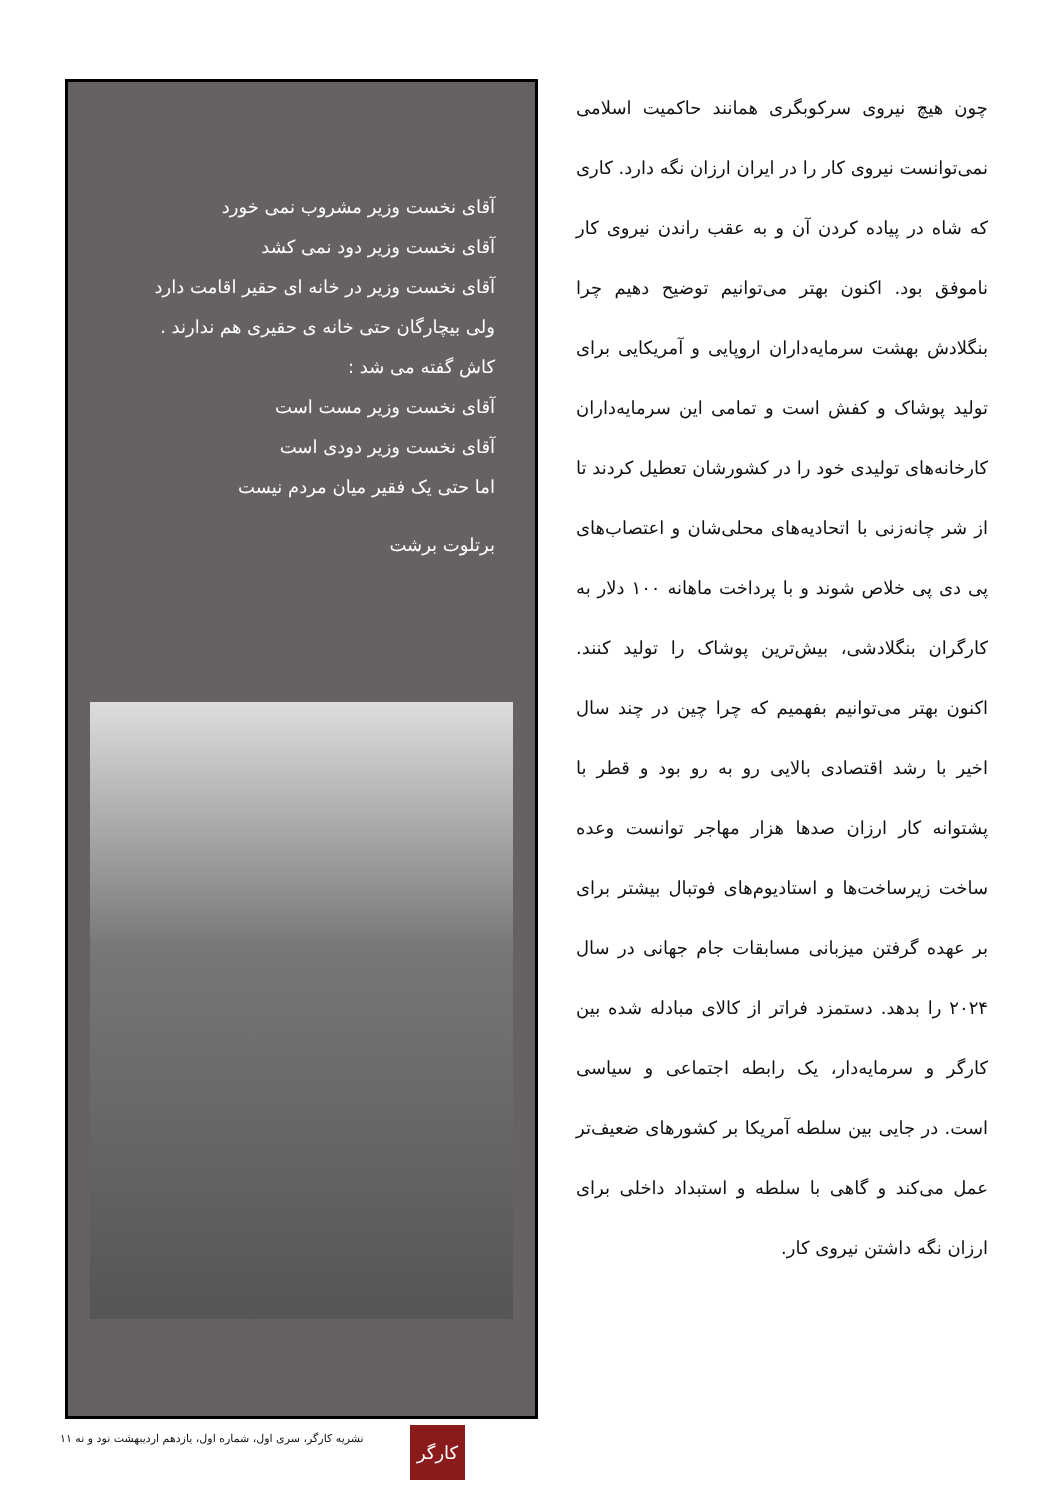چون هیچ نیروی سرکوبگری همانند حاکمیت اسلامی نمی‌توانست نیروی کار را در ایران ارزان نگه دارد. کاری که شاه در پیاده کردن آن و به عقب راندن نیروی کار ناموفق بود. اکنون بهتر می‌توانیم توضیح دهیم چرا بنگلادش بهشت سرمایه‌داران اروپایی و آمریکایی برای تولید پوشاک و کفش است و تمامی این سرمایه‌داران کارخانه‌های تولیدی خود را در کشورشان تعطیل کردند تا از شر چانه‌زنی با اتحادیه‌های محلی‌شان و اعتصاب‌های پی دی پی خلاص شوند و با پرداخت ماهانه ۱۰۰ دلار به کارگران بنگلادشی، بیش‌ترین پوشاک را تولید کنند. اکنون بهتر می‌توانیم بفهمیم که چرا چین در چند سال اخیر با رشد اقتصادی بالایی رو به رو بود و قطر با پشتوانه کار ارزان صدها هزار مهاجر توانست وعده ساخت زیرساخت‌ها و استادیوم‌های فوتبال بیشتر برای بر عهده گرفتن میزبانی مسابقات جام جهانی در سال ۲۰۲۴ را بدهد. دستمزد فراتر از کالای مبادله شده بین کارگر و سرمایه‌دار، یک رابطه اجتماعی و سیاسی است. در جایی بین سلطه آمریکا بر کشورهای ضعیف‌تر عمل می‌کند و گاهی با سلطه و استبداد داخلی برای ارزان نگه داشتن نیروی کار.
آقای نخست وزیر مشروب نمی خورد
آقای نخست وزیر دود نمی کشد
آقای نخست وزیر در خانه ای حقیر اقامت دارد
ولی بیچارگان حتی خانه ی حقیری هم ندارند .
کاش گفته می شد :
آقای نخست وزیر مست است
آقای نخست وزیر دودی است
اما حتی یک فقیر میان مردم نیست
برتلوت برشت
کارگر
نشریه کارگر، سری اول، شماره اول، یازدهم اردیبهشت نود و نه ۱۱